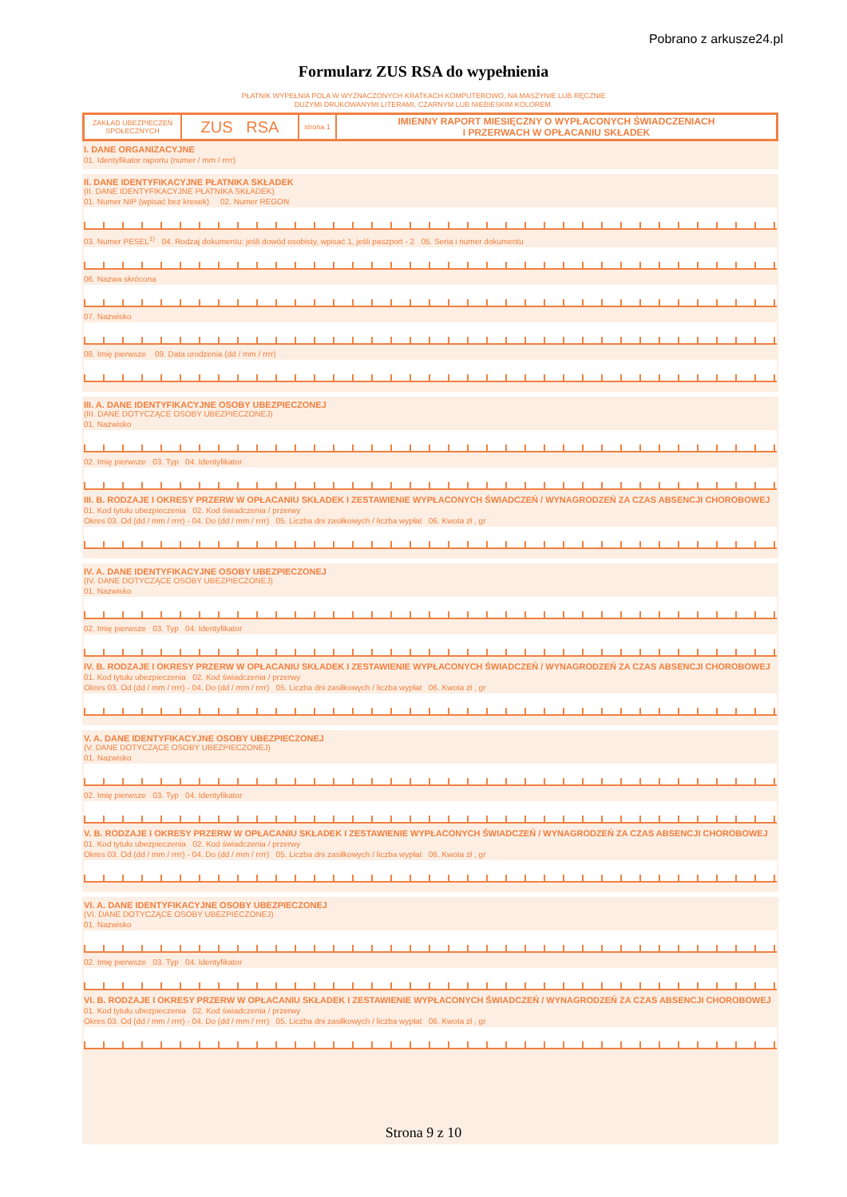Pobrano z arkusze24.pl
Formularz ZUS RSA do wypełnienia
PŁATNIK WYPEŁNIA POLA W WYZNACZONYCH KRATKACH KOMPUTEROWO, NA MASZYNIE LUB RĘCZNIE
DUŻYMI DRUKOWANYMI LITERAMI, CZARNYM LUB NIEBIESKIM KOLOREM.
ZAKŁAD UBEZPIECZEŃ SPOŁECZNYCH
ZUS RSA
strona 1
IMIENNY RAPORT MIESIĘCZNY O WYPŁACONYCH ŚWIADCZENIACH
I PRZERWACH W OPŁACANIU SKŁADEK
I. DANE ORGANIZACYJNE
01. Identyfikator raportu (numer / mm / rrrr)
II. DANE IDENTYFIKACYJNE PŁATNIKA SKŁADEK
(II. DANE IDENTYFIKACYJNE PŁATNIKA SKŁADEK)
01. Numer NIP (wpisać bez kresek) 02. Numer REGON
03. Numer PESEL<sup>1)</sup> 04. Rodzaj dokumentu: jeśli dowód osobisty, wpisać 1, jeśli paszport - 2 05. Seria i numer dokumentu
06. Nazwa skrócona
07. Nazwisko
08. Imię pierwsze 09. Data urodzenia (dd / mm / rrrr)
III. A. DANE IDENTYFIKACYJNE OSOBY UBEZPIECZONEJ
(III. DANE DOTYCZĄCE OSOBY UBEZPIECZONEJ)
01. Nazwisko
02. Imię pierwsze 03. Typ 04. Identyfikator
III. B. RODZAJE I OKRESY PRZERW W OPŁACANIU SKŁADEK I ZESTAWIENIE WYPŁACONYCH ŚWIADCZEŃ / WYNAGRODZEŃ ZA CZAS ABSENCJI CHOROBOWEJ
01. Kod tytułu ubezpieczenia 02. Kod świadczenia / przerwy
Okres 03. Od (dd / mm / rrrr) - 04. Do (dd / mm / rrrr) 05. Liczba dni zasiłkowych / liczba wypłat 06. Kwota zł , gr
IV. A. DANE IDENTYFIKACYJNE OSOBY UBEZPIECZONEJ
(IV. DANE DOTYCZĄCE OSOBY UBEZPIECZONEJ)
01. Nazwisko
02. Imię pierwsze 03. Typ 04. Identyfikator
IV. B. RODZAJE I OKRESY PRZERW W OPŁACANIU SKŁADEK I ZESTAWIENIE WYPŁACONYCH ŚWIADCZEŃ / WYNAGRODZEŃ ZA CZAS ABSENCJI CHOROBOWEJ
01. Kod tytułu ubezpieczenia 02. Kod świadczenia / przerwy
Okres 03. Od (dd / mm / rrrr) - 04. Do (dd / mm / rrrr) 05. Liczba dni zasiłkowych / liczba wypłat 06. Kwota zł , gr
V. A. DANE IDENTYFIKACYJNE OSOBY UBEZPIECZONEJ
(V. DANE DOTYCZĄCE OSOBY UBEZPIECZONEJ)
01. Nazwisko
02. Imię pierwsze 03. Typ 04. Identyfikator
V. B. RODZAJE I OKRESY PRZERW W OPŁACANIU SKŁADEK I ZESTAWIENIE WYPŁACONYCH ŚWIADCZEŃ / WYNAGRODZEŃ ZA CZAS ABSENCJI CHOROBOWEJ
01. Kod tytułu ubezpieczenia 02. Kod świadczenia / przerwy
Okres 03. Od (dd / mm / rrrr) - 04. Do (dd / mm / rrrr) 05. Liczba dni zasiłkowych / liczba wypłat 06. Kwota zł , gr
VI. A. DANE IDENTYFIKACYJNE OSOBY UBEZPIECZONEJ
(VI. DANE DOTYCZĄCE OSOBY UBEZPIECZONEJ)
01. Nazwisko
02. Imię pierwsze 03. Typ 04. Identyfikator
VI. B. RODZAJE I OKRESY PRZERW W OPŁACANIU SKŁADEK I ZESTAWIENIE WYPŁACONYCH ŚWIADCZEŃ / WYNAGRODZEŃ ZA CZAS ABSENCJI CHOROBOWEJ
01. Kod tytułu ubezpieczenia 02. Kod świadczenia / przerwy
Okres 03. Od (dd / mm / rrrr) - 04. Do (dd / mm / rrrr) 05. Liczba dni zasiłkowych / liczba wypłat 06. Kwota zł , gr
Strona 9 z 10